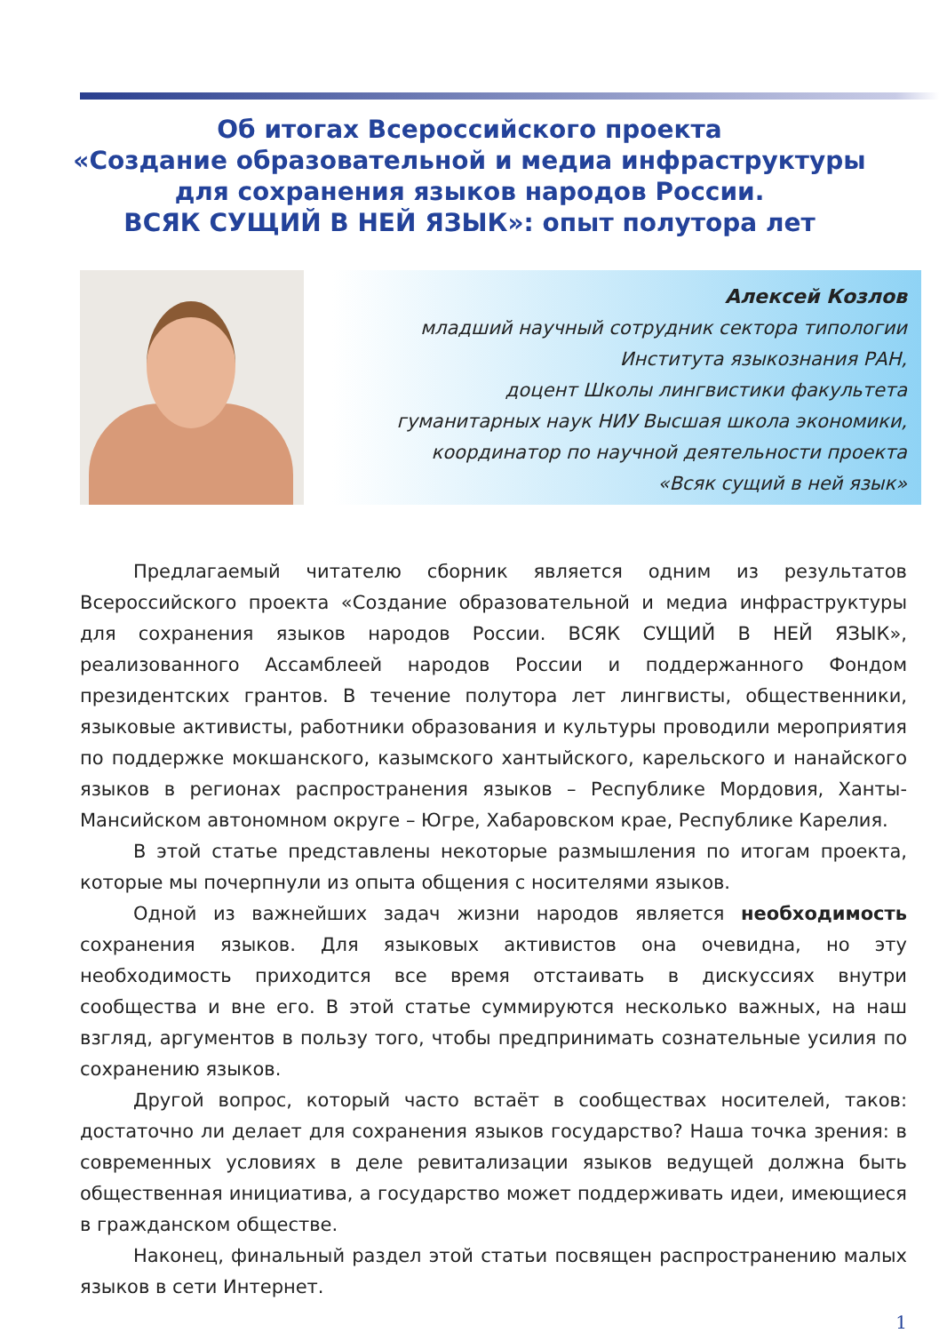Об итогах Всероссийского проекта
«Создание образовательной и медиа инфраструктуры
для сохранения языков народов России.
ВСЯК СУЩИЙ В НЕЙ ЯЗЫК»: опыт полутора лет
Алексей Козлов
младший научный сотрудник сектора типологии
Института языкознания РАН,
доцент Школы лингвистики факультета
гуманитарных наук НИУ Высшая школа экономики,
координатор по научной деятельности проекта
«Всяк сущий в ней язык»
Предлагаемый читателю сборник является одним из результатов Всероссийского проекта «Создание образовательной и медиа инфраструктуры для сохранения языков народов России. ВСЯК СУЩИЙ В НЕЙ ЯЗЫК», реализованного Ассамблеей народов России и поддержанного Фондом президентских грантов. В течение полутора лет лингвисты, общественники, языковые активисты, работники образования и культуры проводили мероприятия по поддержке мокшанского, казымского хантыйского, карельского и нанайского языков в регионах распространения языков – Республике Мордовия, Ханты-Мансийском автономном округе – Югре, Хабаровском крае, Республике Карелия.
В этой статье представлены некоторые размышления по итогам проекта, которые мы почерпнули из опыта общения с носителями языков.
Одной из важнейших задач жизни народов является необходимость сохранения языков. Для языковых активистов она очевидна, но эту необходимость приходится все время отстаивать в дискуссиях внутри сообщества и вне его. В этой статье суммируются несколько важных, на наш взгляд, аргументов в пользу того, чтобы предпринимать сознательные усилия по сохранению языков.
Другой вопрос, который часто встаёт в сообществах носителей, таков: достаточно ли делает для сохранения языков государство? Наша точка зрения: в современных условиях в деле ревитализации языков ведущей должна быть общественная инициатива, а государство может поддерживать идеи, имеющиеся в гражданском обществе.
Наконец, финальный раздел этой статьи посвящен распространению малых языков в сети Интернет.
1